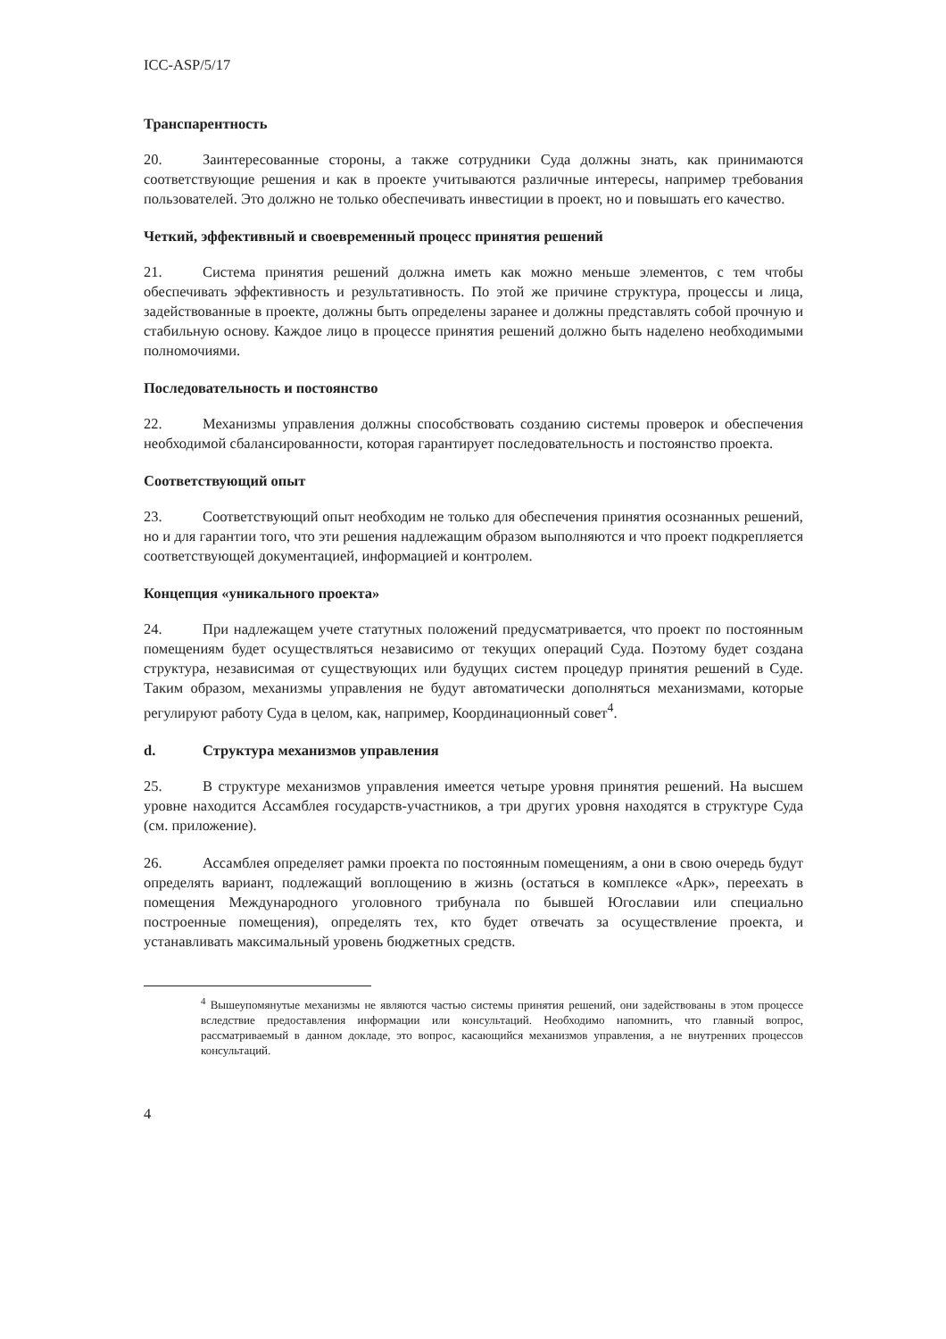ICC-ASP/5/17
Транспарентность
20. Заинтересованные стороны, а также сотрудники Суда должны знать, как принимаются соответствующие решения и как в проекте учитываются различные интересы, например требования пользователей. Это должно не только обеспечивать инвестиции в проект, но и повышать его качество.
Четкий, эффективный и своевременный процесс принятия решений
21. Система принятия решений должна иметь как можно меньше элементов, с тем чтобы обеспечивать эффективность и результативность. По этой же причине структура, процессы и лица, задействованные в проекте, должны быть определены заранее и должны представлять собой прочную и стабильную основу. Каждое лицо в процессе принятия решений должно быть наделено необходимыми полномочиями.
Последовательность и постоянство
22. Механизмы управления должны способствовать созданию системы проверок и обеспечения необходимой сбалансированности, которая гарантирует последовательность и постоянство проекта.
Соответствующий опыт
23. Соответствующий опыт необходим не только для обеспечения принятия осознанных решений, но и для гарантии того, что эти решения надлежащим образом выполняются и что проект подкрепляется соответствующей документацией, информацией и контролем.
Концепция «уникального проекта»
24. При надлежащем учете статутных положений предусматривается, что проект по постоянным помещениям будет осуществляться независимо от текущих операций Суда. Поэтому будет создана структура, независимая от существующих или будущих систем процедур принятия решений в Суде. Таким образом, механизмы управления не будут автоматически дополняться механизмами, которые регулируют работу Суда в целом, как, например, Координационный совет<sup>4</sup>.
d. Структура механизмов управления
25. В структуре механизмов управления имеется четыре уровня принятия решений. На высшем уровне находится Ассамблея государств-участников, а три других уровня находятся в структуре Суда (см. приложение).
26. Ассамблея определяет рамки проекта по постоянным помещениям, а они в свою очередь будут определять вариант, подлежащий воплощению в жизнь (остаться в комплексе «Арк», переехать в помещения Международного уголовного трибунала по бывшей Югославии или специально построенные помещения), определять тех, кто будет отвечать за осуществление проекта, и устанавливать максимальный уровень бюджетных средств.
<sup>4</sup> Вышеупомянутые механизмы не являются частью системы принятия решений, они задействованы в этом процессе вследствие предоставления информации или консультаций. Необходимо напомнить, что главный вопрос, рассматриваемый в данном докладе, это вопрос, касающийся механизмов управления, а не внутренних процессов консультаций.
4